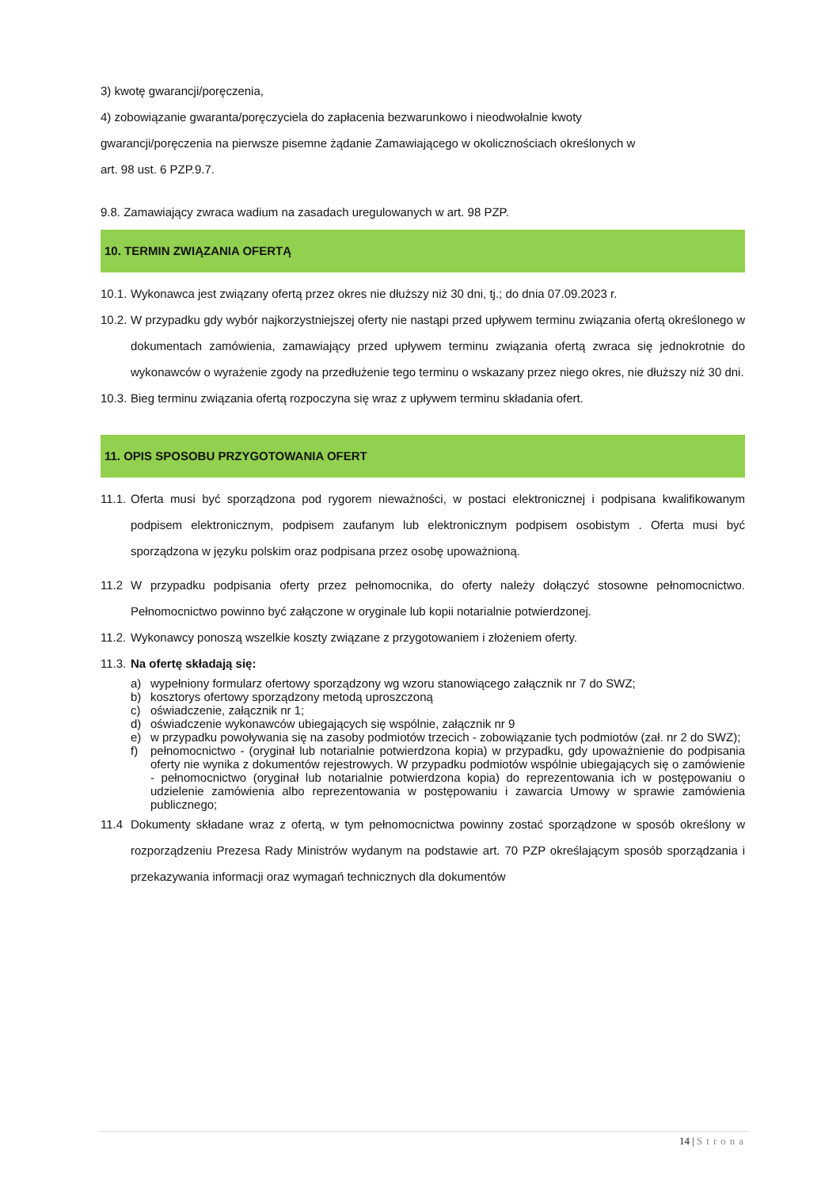3) kwotę gwarancji/poręczenia,
4) zobowiązanie gwaranta/poręczyciela do zapłacenia bezwarunkowo i nieodwołalnie kwoty
gwarancji/poręczenia na pierwsze pisemne żądanie Zamawiającego w okolicznościach określonych w
art. 98 ust. 6 PZP.9.7.
9.8. Zamawiający zwraca wadium na zasadach uregulowanych w art. 98 PZP.
10. TERMIN ZWIĄZANIA OFERTĄ
10.1. Wykonawca jest związany ofertą przez okres nie dłuższy niż 30 dni, tj.; do dnia 07.09.2023 r.
10.2. W przypadku gdy wybór najkorzystniejszej oferty nie nastąpi przed upływem terminu związania ofertą określonego w dokumentach zamówienia, zamawiający przed upływem terminu związania ofertą zwraca się jednokrotnie do wykonawców o wyrażenie zgody na przedłużenie tego terminu o wskazany przez niego okres, nie dłuższy niż 30 dni.
10.3. Bieg terminu związania ofertą rozpoczyna się wraz z upływem terminu składania ofert.
11. OPIS SPOSOBU PRZYGOTOWANIA OFERT
11.1. Oferta musi być sporządzona pod rygorem nieważności, w postaci elektronicznej i podpisana kwalifikowanym podpisem elektronicznym, podpisem zaufanym lub elektronicznym podpisem osobistym . Oferta musi być sporządzona w języku polskim oraz podpisana przez osobę upoważnioną.
11.2 W przypadku podpisania oferty przez pełnomocnika, do oferty należy dołączyć stosowne pełnomocnictwo. Pełnomocnictwo powinno być załączone w oryginale lub kopii notarialnie potwierdzonej.
11.2. Wykonawcy ponoszą wszelkie koszty związane z przygotowaniem i złożeniem oferty.
11.3. Na ofertę składają się:
a) wypełniony formularz ofertowy sporządzony wg wzoru stanowiącego załącznik nr 7 do SWZ;
b) kosztorys ofertowy sporządzony metodą uproszczoną
c) oświadczenie, załącznik nr 1;
d) oświadczenie wykonawców ubiegających się wspólnie, załącznik nr 9
e) w przypadku powoływania się na zasoby podmiotów trzecich - zobowiązanie tych podmiotów (zał. nr 2 do SWZ);
f) pełnomocnictwo - (oryginał lub notarialnie potwierdzona kopia) w przypadku, gdy upoważnienie do podpisania oferty nie wynika z dokumentów rejestrowych. W przypadku podmiotów wspólnie ubiegających się o zamówienie - pełnomocnictwo (oryginał lub notarialnie potwierdzona kopia) do reprezentowania ich w postępowaniu o udzielenie zamówienia albo reprezentowania w postępowaniu i zawarcia Umowy w sprawie zamówienia publicznego;
11.4 Dokumenty składane wraz z ofertą, w tym pełnomocnictwa powinny zostać sporządzone w sposób określony w rozporządzeniu Prezesa Rady Ministrów wydanym na podstawie art. 70 PZP określającym sposób sporządzania i przekazywania informacji oraz wymagań technicznych dla dokumentów
14 | Strona